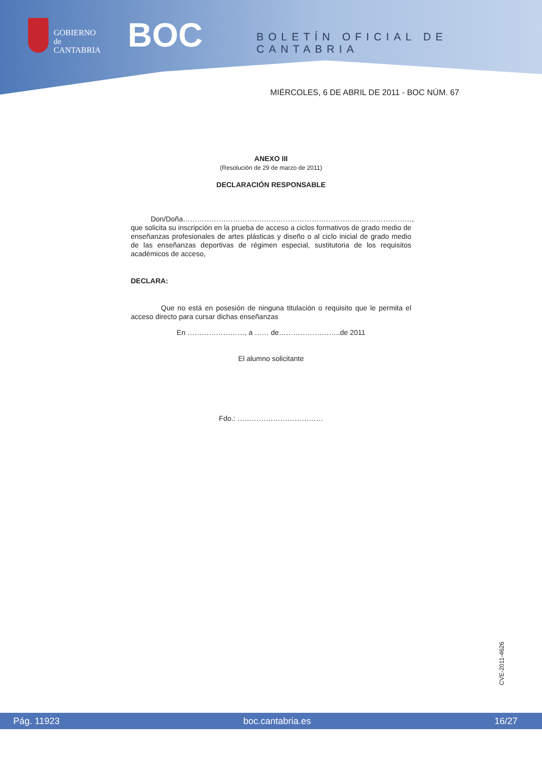GOBIERNO
de
CANTABRIA
BOC BOLETÍN OFICIAL DE CANTABRIA
MIÉRCOLES, 6 DE ABRIL DE 2011 - BOC NÚM. 67
ANEXO III
(Resolución de 29 de marzo de 2011)
DECLARACIÓN RESPONSABLE
Don/Doña……………………………………………………………………………………, que solicita su inscripción en la prueba de acceso a ciclos formativos de grado medio de enseñanzas profesionales de artes plásticas y diseño o al ciclo inicial de grado medio de las enseñanzas deportivas de régimen especial, sustitutoria de los requisitos académicos de acceso,
DECLARA:
Que no está en posesión de ninguna titulación o requisito que le permita el acceso directo para cursar dichas enseñanzas
En ……………………, a …… de……………………..de 2011
El alumno solicitante
Fdo.: ………………………………
CVE-2011-4626
Pág. 11923 boc.cantabria.es 16/27